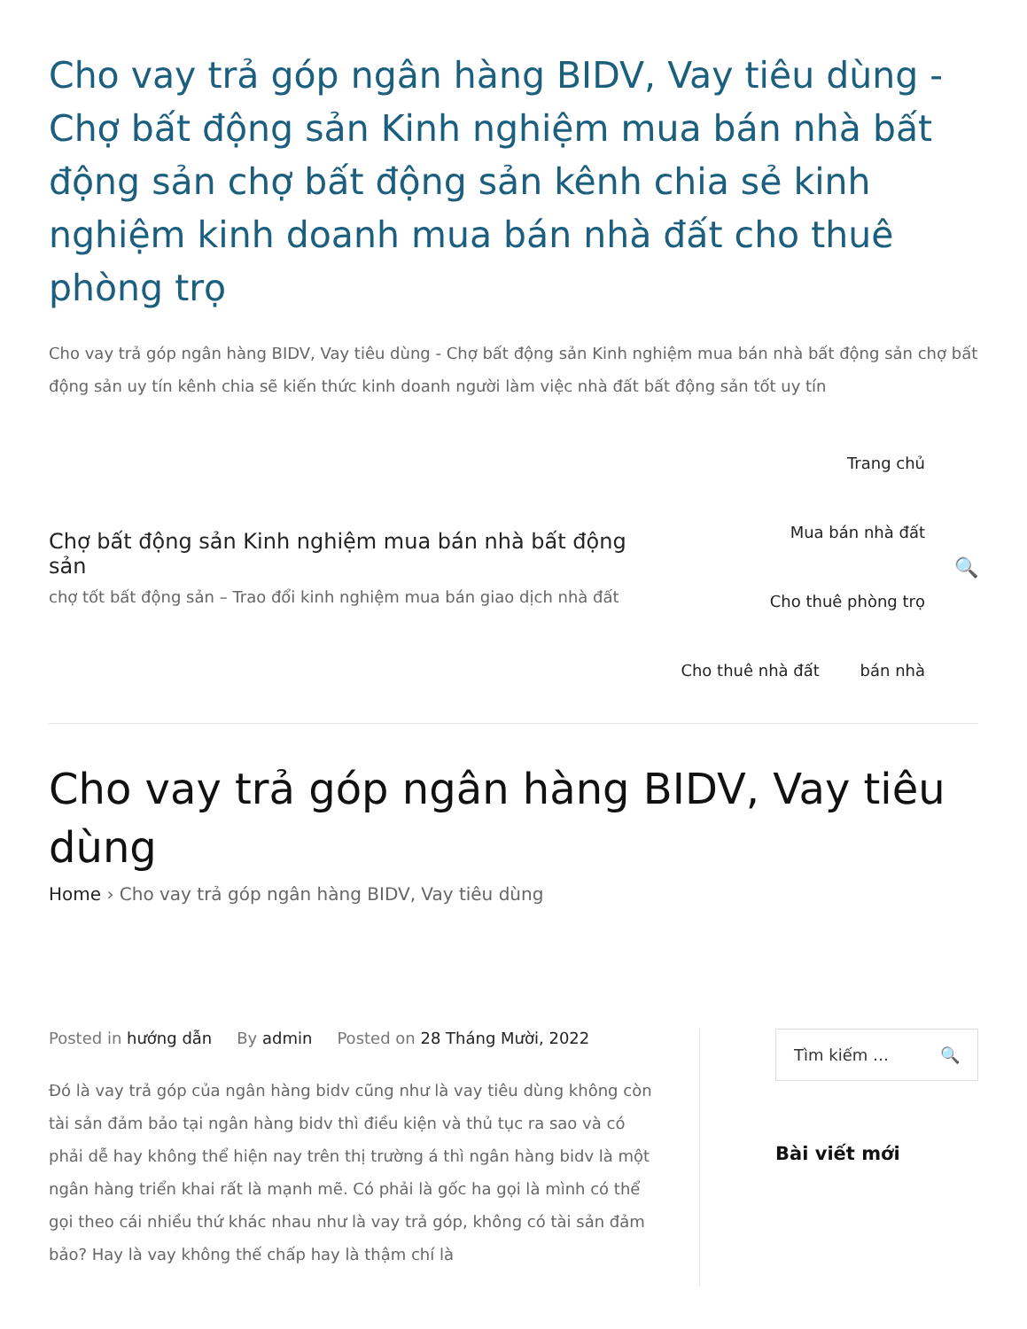Cho vay trả góp ngân hàng BIDV, Vay tiêu dùng - Chợ bất động sản Kinh nghiệm mua bán nhà bất động sản chợ bất động sản kênh chia sẻ kinh nghiệm kinh doanh mua bán nhà đất cho thuê phòng trọ
Cho vay trả góp ngân hàng BIDV, Vay tiêu dùng - Chợ bất động sản Kinh nghiệm mua bán nhà bất động sản chợ bất động sản uy tín kênh chia sẽ kiến thức kinh doanh người làm việc nhà đất bất động sản tốt uy tín
Chợ bất động sản Kinh nghiệm mua bán nhà bất động sản
chợ tốt bất động sản – Trao đổi kinh nghiệm mua bán giao dịch nhà đất
Trang chủ
Mua bán nhà đất
Cho thuê phòng trọ
Cho thuê nhà đất bán nhà
🔍
Cho vay trả góp ngân hàng BIDV, Vay tiêu dùng
Home › Cho vay trả góp ngân hàng BIDV, Vay tiêu dùng
Posted in hướng dẫn By admin Posted on 28 Tháng Mười, 2022
Đó là vay trả góp của ngân hàng bidv cũng như là vay tiêu dùng không còn tài sản đảm bảo tại ngân hàng bidv thì điều kiện và thủ tục ra sao và có phải dễ hay không thể hiện nay trên thị trường á thì ngân hàng bidv là một ngân hàng triển khai rất là mạnh mẽ. Có phải là gốc ha gọi là mình có thể gọi theo cái nhiều thứ khác nhau như là vay trả góp, không có tài sản đảm bảo? Hay là vay không thế chấp hay là thậm chí là
Tìm kiếm … 🔍
Bài viết mới